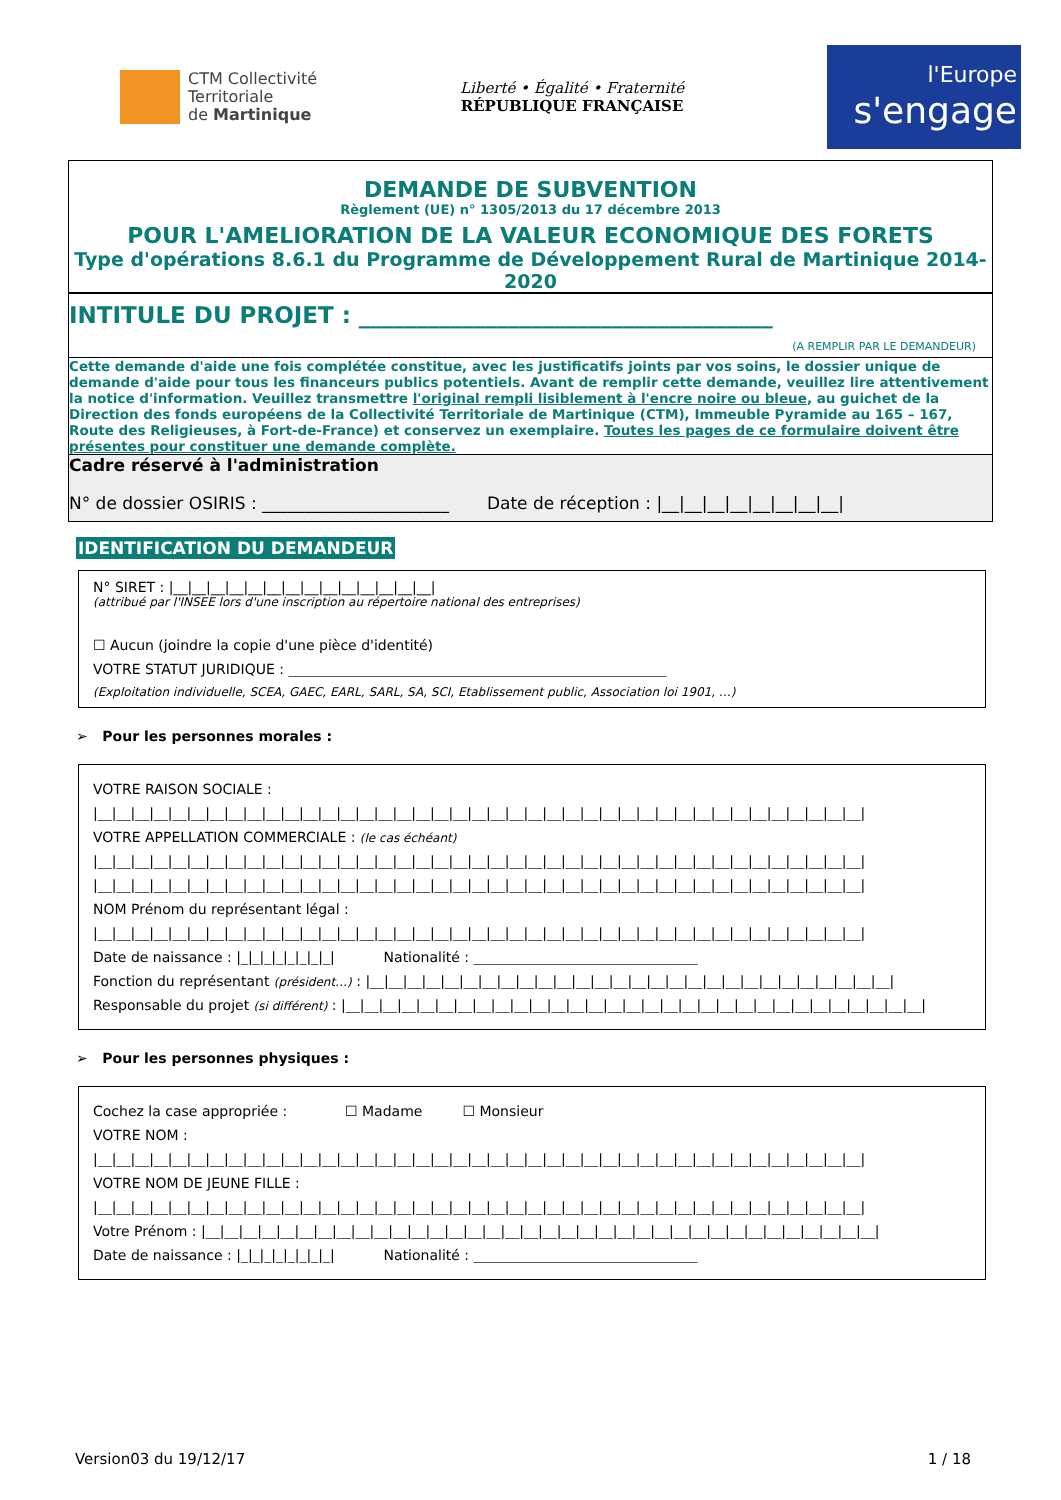CTM Collectivité
Territoriale
de Martinique
Liberté • Égalité • Fraternité
RÉPUBLIQUE FRANÇAISE
l'Europe
s'engage
DEMANDE DE SUBVENTION
Règlement (UE) n° 1305/2013 du 17 décembre 2013
POUR L'AMELIORATION DE LA VALEUR ECONOMIQUE DES FORETS
Type d'opérations 8.6.1 du Programme de Développement Rural de Martinique 2014-2020
INTITULE DU PROJET : ____________________________________
(A REMPLIR PAR LE DEMANDEUR)
Cette demande d'aide une fois complétée constitue, avec les justificatifs joints par vos soins, le dossier unique de demande d'aide pour tous les financeurs publics potentiels. Avant de remplir cette demande, veuillez lire attentivement la notice d'information. Veuillez transmettre l'original rempli lisiblement à l'encre noire ou bleue, au guichet de la Direction des fonds européens de la Collectivité Territoriale de Martinique (CTM), Immeuble Pyramide au 165 – 167, Route des Religieuses, à Fort-de-France) et conservez un exemplaire. Toutes les pages de ce formulaire doivent être présentes pour constituer une demande complète.
Cadre réservé à l'administration
N° de dossier OSIRIS : ______________________ Date de réception : |__|__|__|__|__|__|__|__|
IDENTIFICATION DU DEMANDEUR
N° SIRET : |__|__|__|__|__|__|__|__|__|__|__|__|__|__|
(attribué par l'INSEE lors d'une inscription au répertoire national des entreprises)
☐ Aucun (joindre la copie d'une pièce d'identité)
VOTRE STATUT JURIDIQUE : ______________________________________________________
(Exploitation individuelle, SCEA, GAEC, EARL, SARL, SA, SCI, Etablissement public, Association loi 1901, …)
➢ Pour les personnes morales :
VOTRE RAISON SOCIALE :
|__|__|__|__|__|__|__|__|__|__|__|__|__|__|__|__|__|__|__|__|__|__|__|__|__|__|__|__|__|__|__|__|__|__|__|__|__|__|__|__|__|
VOTRE APPELLATION COMMERCIALE : (le cas échéant)
|__|__|__|__|__|__|__|__|__|__|__|__|__|__|__|__|__|__|__|__|__|__|__|__|__|__|__|__|__|__|__|__|__|__|__|__|__|__|__|__|__|
|__|__|__|__|__|__|__|__|__|__|__|__|__|__|__|__|__|__|__|__|__|__|__|__|__|__|__|__|__|__|__|__|__|__|__|__|__|__|__|__|__|
NOM Prénom du représentant légal :
|__|__|__|__|__|__|__|__|__|__|__|__|__|__|__|__|__|__|__|__|__|__|__|__|__|__|__|__|__|__|__|__|__|__|__|__|__|__|__|__|__|
Date de naissance : |_|_|_|_|_|_|_|_| Nationalité : ________________________________
Fonction du représentant (président…) : |__|__|__|__|__|__|__|__|__|__|__|__|__|__|__|__|__|__|__|__|__|__|__|__|__|__|__|__|
Responsable du projet (si différent) : |__|__|__|__|__|__|__|__|__|__|__|__|__|__|__|__|__|__|__|__|__|__|__|__|__|__|__|__|__|__|__|
➢ Pour les personnes physiques :
Cochez la case appropriée : ☐ Madame ☐ Monsieur
VOTRE NOM :
|__|__|__|__|__|__|__|__|__|__|__|__|__|__|__|__|__|__|__|__|__|__|__|__|__|__|__|__|__|__|__|__|__|__|__|__|__|__|__|__|__|
VOTRE NOM DE JEUNE FILLE :
|__|__|__|__|__|__|__|__|__|__|__|__|__|__|__|__|__|__|__|__|__|__|__|__|__|__|__|__|__|__|__|__|__|__|__|__|__|__|__|__|__|
Votre Prénom : |__|__|__|__|__|__|__|__|__|__|__|__|__|__|__|__|__|__|__|__|__|__|__|__|__|__|__|__|__|__|__|__|__|__|__|__|
Date de naissance : |_|_|_|_|_|_|_|_| Nationalité : ________________________________
Version03 du 19/12/17 1 / 18